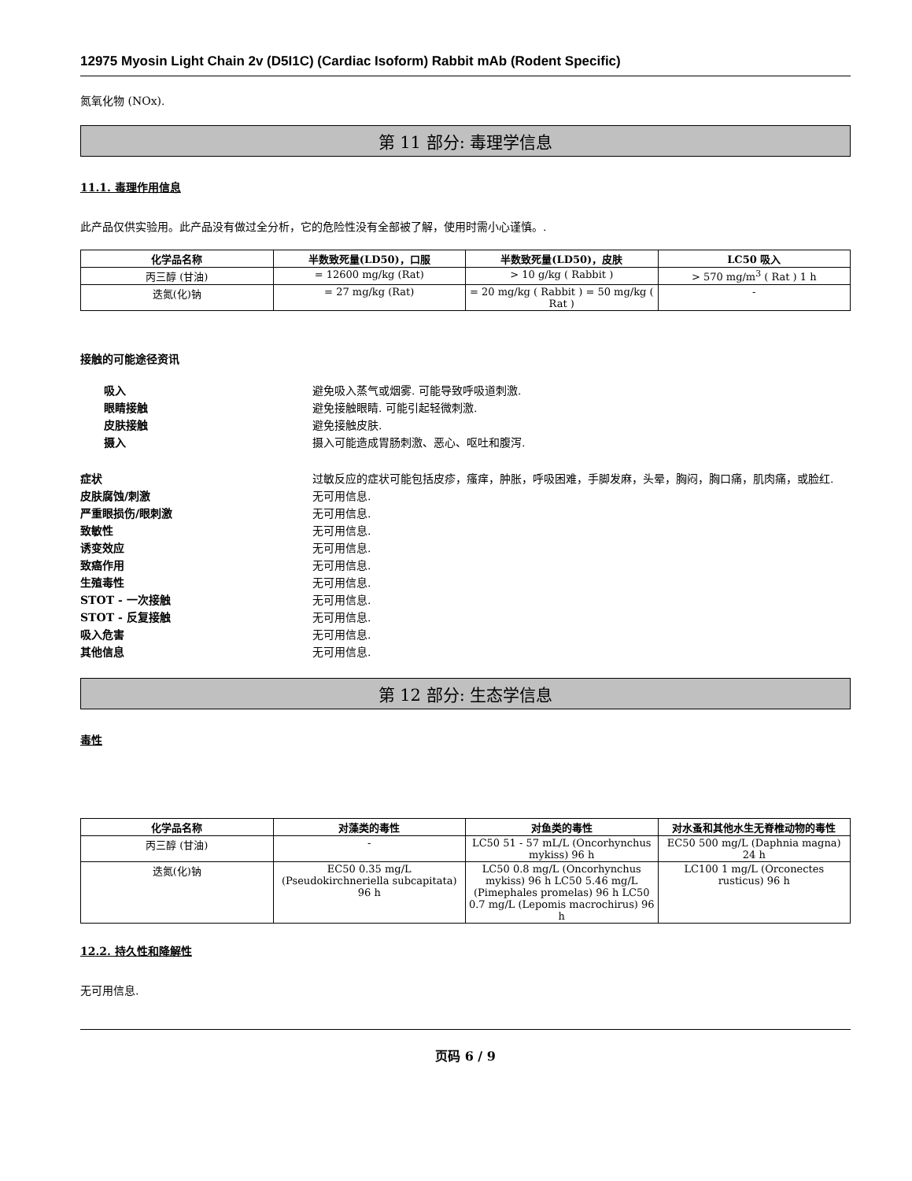12975 Myosin Light Chain 2v (D5I1C) (Cardiac Isoform) Rabbit mAb (Rodent Specific)
氮氧化物 (NOx).
第 11 部分: 毒理学信息
11.1. 毒理作用信息
此产品仅供实验用。此产品没有做过全分析，它的危险性没有全部被了解，使用时需小心谨慎。.
| 化学品名称 | 半数致死量(LD50)，口服 | 半数致死量(LD50)，皮肤 | LC50 吸入 |
| --- | --- | --- | --- |
| 丙三醇 (甘油) | = 12600 mg/kg (Rat) | > 10 g/kg ( Rabbit ) | > 570 mg/m<sup>3</sup> ( Rat ) 1 h |
| 迭氮(化)钠 | = 27 mg/kg (Rat) | = 20 mg/kg ( Rabbit ) = 50 mg/kg ( Rat ) | - |
接触的可能途径资讯
吸入 避免吸入蒸气或烟雾. 可能导致呼吸道刺激.
眼睛接触 避免接触眼睛. 可能引起轻微刺激.
皮肤接触 避免接触皮肤.
摄入 摄入可能造成胃肠刺激、恶心、呕吐和腹泻.
症状 过敏反应的症状可能包括皮疹，瘙痒，肿胀，呼吸困难，手脚发麻，头晕，胸闷，胸口痛，肌肉痛，或脸红.
皮肤腐蚀/刺激 无可用信息.
严重眼损伤/眼刺激 无可用信息.
致敏性 无可用信息.
诱变效应 无可用信息.
致癌作用 无可用信息.
生殖毒性 无可用信息.
STOT - 一次接触 无可用信息.
STOT - 反复接触 无可用信息.
吸入危害 无可用信息.
其他信息 无可用信息.
第 12 部分: 生态学信息
毒性
| 化学品名称 | 对藻类的毒性 | 对鱼类的毒性 | 对水蚤和其他水生无脊椎动物的毒性 |
| --- | --- | --- | --- |
| 丙三醇 (甘油) | - | LC50 51 - 57 mL/L (Oncorhynchus mykiss) 96 h | EC50 500 mg/L (Daphnia magna) 24 h |
| 迭氮(化)钠 | EC50 0.35 mg/L (Pseudokirchneriella subcapitata) 96 h | LC50 0.8 mg/L (Oncorhynchus mykiss) 96 h LC50 5.46 mg/L (Pimephales promelas) 96 h LC50 0.7 mg/L (Lepomis macrochirus) 96 h | LC100 1 mg/L (Orconectes rusticus) 96 h |
12.2. 持久性和降解性
无可用信息.
页码 6 / 9